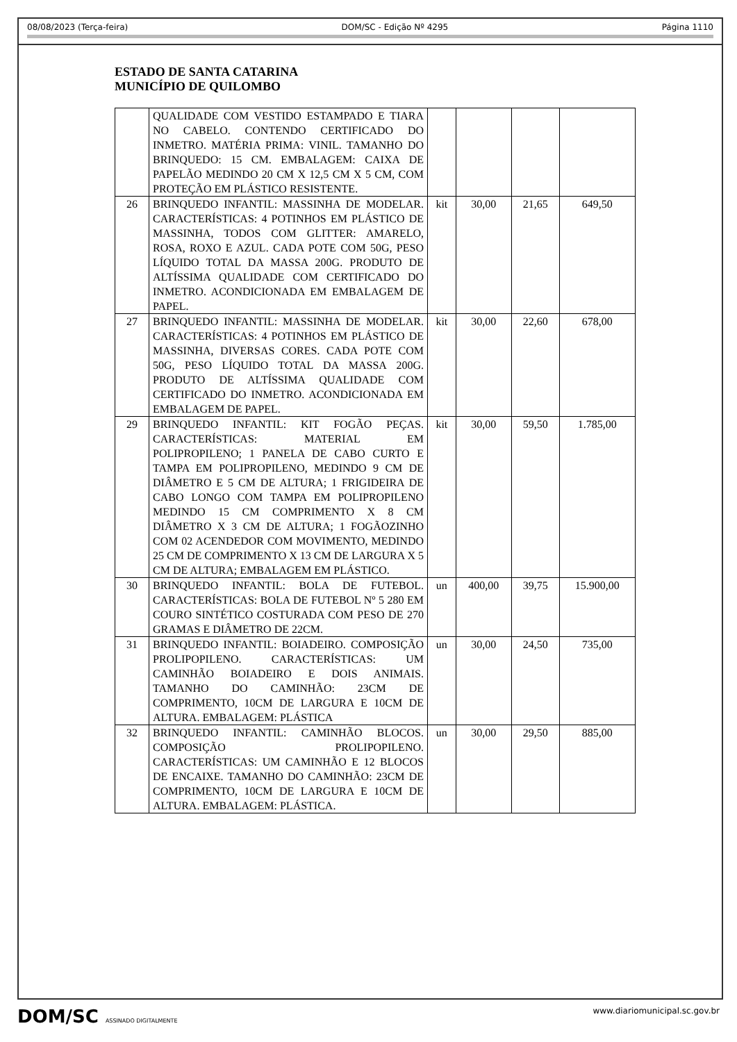08/08/2023 (Terça-feira) DOM/SC - Edição Nº 4295 Página 1110
ESTADO DE SANTA CATARINA
MUNICÍPIO DE QUILOMBO
| | QUALIDADE COM VESTIDO ESTAMPADO E TIARA NO CABELO. CONTENDO CERTIFICADO DO INMETRO. MATÉRIA PRIMA: VINIL. TAMANHO DO BRINQUEDO: 15 CM. EMBALAGEM: CAIXA DE PAPELÃO MEDINDO 20 CM X 12,5 CM X 5 CM, COM PROTEÇÃO EM PLÁSTICO RESISTENTE. | | | | |
| 26 | BRINQUEDO INFANTIL: MASSINHA DE MODELAR. CARACTERÍSTICAS: 4 POTINHOS EM PLÁSTICO DE MASSINHA, TODOS COM GLITTER: AMARELO, ROSA, ROXO E AZUL. CADA POTE COM 50G, PESO LÍQUIDO TOTAL DA MASSA 200G. PRODUTO DE ALTÍSSIMA QUALIDADE COM CERTIFICADO DO INMETRO. ACONDICIONADA EM EMBALAGEM DE PAPEL. | kit | 30,00 | 21,65 | 649,50 |
| 27 | BRINQUEDO INFANTIL: MASSINHA DE MODELAR. CARACTERÍSTICAS: 4 POTINHOS EM PLÁSTICO DE MASSINHA, DIVERSAS CORES. CADA POTE COM 50G, PESO LÍQUIDO TOTAL DA MASSA 200G. PRODUTO DE ALTÍSSIMA QUALIDADE COM CERTIFICADO DO INMETRO. ACONDICIONADA EM EMBALAGEM DE PAPEL. | kit | 30,00 | 22,60 | 678,00 |
| 29 | BRINQUEDO INFANTIL: KIT FOGÃO PEÇAS. CARACTERÍSTICAS: MATERIAL EM POLIPROPILENO; 1 PANELA DE CABO CURTO E TAMPA EM POLIPROPILENO, MEDINDO 9 CM DE DIÂMETRO E 5 CM DE ALTURA; 1 FRIGIDEIRA DE CABO LONGO COM TAMPA EM POLIPROPILENO MEDINDO 15 CM COMPRIMENTO X 8 CM DIÂMETRO X 3 CM DE ALTURA; 1 FOGÃOZINHO COM 02 ACENDEDOR COM MOVIMENTO, MEDINDO 25 CM DE COMPRIMENTO X 13 CM DE LARGURA X 5 CM DE ALTURA; EMBALAGEM EM PLÁSTICO. | kit | 30,00 | 59,50 | 1.785,00 |
| 30 | BRINQUEDO INFANTIL: BOLA DE FUTEBOL. CARACTERÍSTICAS: BOLA DE FUTEBOL Nº 5 280 EM COURO SINTÉTICO COSTURADA COM PESO DE 270 GRAMAS E DIÂMETRO DE 22CM. | un | 400,00 | 39,75 | 15.900,00 |
| 31 | BRINQUEDO INFANTIL: BOIADEIRO. COMPOSIÇÃO PROLIPOPILENO. CARACTERÍSTICAS: UM CAMINHÃO BOIADEIRO E DOIS ANIMAIS. TAMANHO DO CAMINHÃO: 23CM DE COMPRIMENTO, 10CM DE LARGURA E 10CM DE ALTURA. EMBALAGEM: PLÁSTICA | un | 30,00 | 24,50 | 735,00 |
| 32 | BRINQUEDO INFANTIL: CAMINHÃO BLOCOS. COMPOSIÇÃO PROLIPOPILENO. CARACTERÍSTICAS: UM CAMINHÃO E 12 BLOCOS DE ENCAIXE. TAMANHO DO CAMINHÃO: 23CM DE COMPRIMENTO, 10CM DE LARGURA E 10CM DE ALTURA. EMBALAGEM: PLÁSTICA. | un | 30,00 | 29,50 | 885,00 |
DOM/SC ASSINADO DIGITALMENTE www.diariomunicipal.sc.gov.br